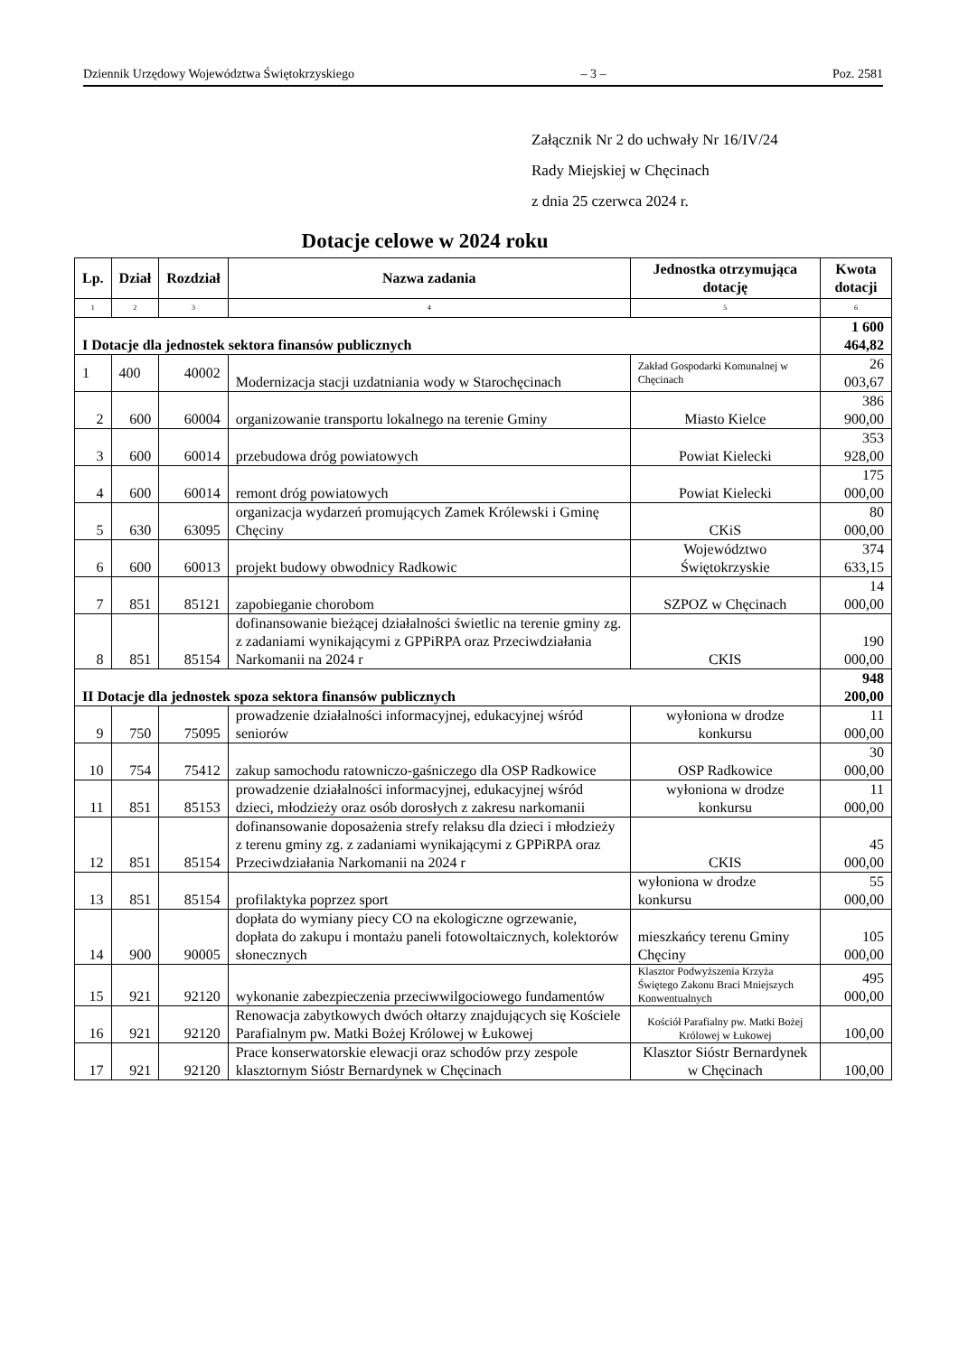Dziennik Urzędowy Województwa Świętokrzyskiego – 3 – Poz. 2581
Załącznik Nr 2 do uchwały Nr 16/IV/24
Rady Miejskiej w Chęcinach
z dnia 25 czerwca 2024 r.
Dotacje celowe w 2024 roku
| Lp. | Dział | Rozdział | Nazwa zadania | Jednostka otrzymująca dotację | Kwota dotacji |
| --- | --- | --- | --- | --- | --- |
| 1 | 2 | 3 | 4 | 5 | 6 |
| I Dotacje dla jednostek sektora finansów publicznych | | | | | 1 600 464,82 |
| 1 | 400 | 40002 | Modernizacja stacji uzdatniania wody w Starochęcinach | Zakład Gospodarki Komunalnej w Chęcinach | 26 003,67 |
| 2 | 600 | 60004 | organizowanie transportu lokalnego na terenie Gminy | Miasto Kielce | 386 900,00 |
| 3 | 600 | 60014 | przebudowa dróg powiatowych | Powiat Kielecki | 353 928,00 |
| 4 | 600 | 60014 | remont dróg powiatowych | Powiat Kielecki | 175 000,00 |
| 5 | 630 | 63095 | organizacja wydarzeń promujących Zamek Królewski i Gminę Chęciny | CKiS | 80 000,00 |
| 6 | 600 | 60013 | projekt budowy obwodnicy Radkowic | Województwo Świętokrzyskie | 374 633,15 |
| 7 | 851 | 85121 | zapobieganie chorobom | SZPOZ w Chęcinach | 14 000,00 |
| 8 | 851 | 85154 | dofinansowanie bieżącej działalności świetlic na terenie gminy zg. z zadaniami wynikającymi z GPPiRPA oraz Przeciwdziałania Narkomanii na 2024 r | CKIS | 190 000,00 |
| II Dotacje dla jednostek spoza sektora finansów publicznych | | | | | 948 200,00 |
| 9 | 750 | 75095 | prowadzenie działalności informacyjnej, edukacyjnej wśród seniorów | wyłoniona w drodze konkursu | 11 000,00 |
| 10 | 754 | 75412 | zakup samochodu ratowniczo-gaśniczego dla OSP Radkowice | OSP Radkowice | 30 000,00 |
| 11 | 851 | 85153 | prowadzenie działalności informacyjnej, edukacyjnej wśród dzieci, młodzieży oraz osób dorosłych z zakresu narkomanii | wyłoniona w drodze konkursu | 11 000,00 |
| 12 | 851 | 85154 | dofinansowanie doposażenia strefy relaksu dla dzieci i młodzieży z terenu gminy zg. z zadaniami wynikającymi z GPPiRPA oraz Przeciwdziałania Narkomanii na 2024 r | CKIS | 45 000,00 |
| 13 | 851 | 85154 | profilaktyka poprzez sport | wyłoniona w drodze konkursu | 55 000,00 |
| 14 | 900 | 90005 | dopłata do wymiany piecy CO na ekologiczne ogrzewanie, dopłata do zakupu i montażu paneli fotowoltaicznych, kolektorów słonecznych | mieszkańcy terenu Gminy Chęciny | 105 000,00 |
| 15 | 921 | 92120 | wykonanie zabezpieczenia przeciwwilgociowego fundamentów | Klasztor Podwyższenia Krzyża Świętego Zakonu Braci Mniejszych Konwentualnych | 495 000,00 |
| 16 | 921 | 92120 | Renowacja zabytkowych dwóch ołtarzy znajdujących się Kościele Parafialnym pw. Matki Bożej Królowej w Łukowej | Kościół Parafialny pw. Matki Bożej Królowej w Łukowej | 100,00 |
| 17 | 921 | 92120 | Prace konserwatorskie elewacji oraz schodów przy zespole klasztornym Sióstr Bernardynek w Chęcinach | Klasztor Sióstr Bernardynek w Chęcinach | 100,00 |